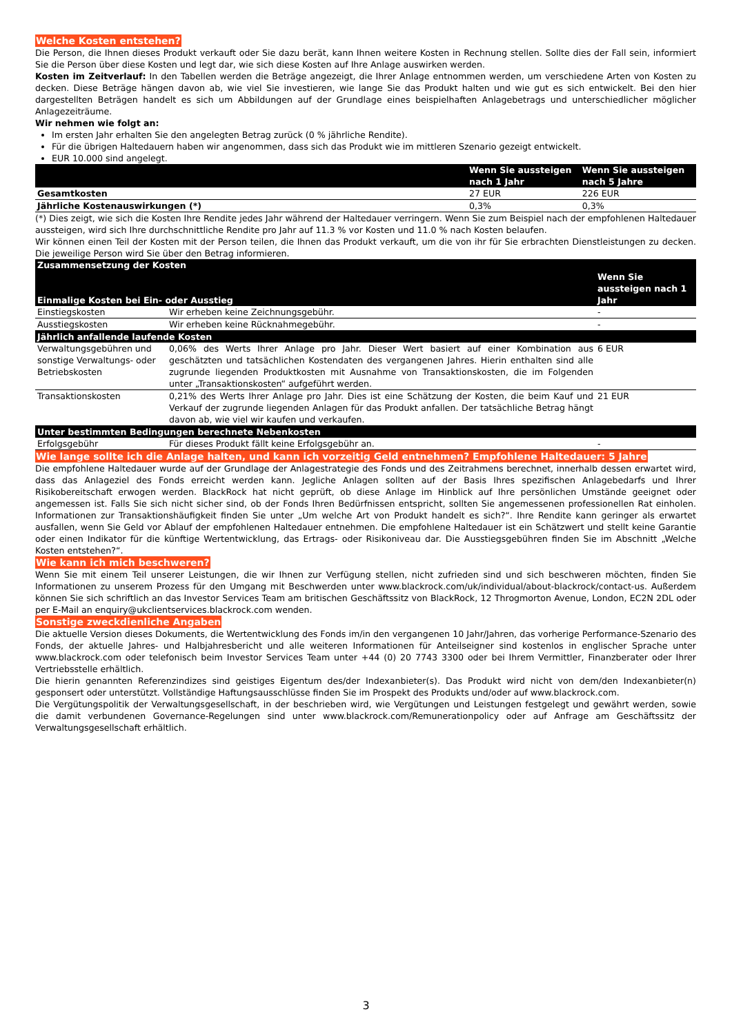Welche Kosten entstehen?
Die Person, die Ihnen dieses Produkt verkauft oder Sie dazu berät, kann Ihnen weitere Kosten in Rechnung stellen. Sollte dies der Fall sein, informiert Sie die Person über diese Kosten und legt dar, wie sich diese Kosten auf Ihre Anlage auswirken werden.
Kosten im Zeitverlauf: In den Tabellen werden die Beträge angezeigt, die Ihrer Anlage entnommen werden, um verschiedene Arten von Kosten zu decken. Diese Beträge hängen davon ab, wie viel Sie investieren, wie lange Sie das Produkt halten und wie gut es sich entwickelt. Bei den hier dargestellten Beträgen handelt es sich um Abbildungen auf der Grundlage eines beispielhaften Anlagebetrags und unterschiedlicher möglicher Anlagezeiträume.
Wir nehmen wie folgt an:
Im ersten Jahr erhalten Sie den angelegten Betrag zurück (0 % jährliche Rendite).
Für die übrigen Haltedauern haben wir angenommen, dass sich das Produkt wie im mittleren Szenario gezeigt entwickelt.
EUR 10.000 sind angelegt.
| | Wenn Sie aussteigen nach 1 Jahr | Wenn Sie aussteigen nach 5 Jahre |
| --- | --- | --- |
| Gesamtkosten | 27 EUR | 226 EUR |
| Jährliche Kostenauswirkungen (*) | 0,3% | 0,3% |
(*) Dies zeigt, wie sich die Kosten Ihre Rendite jedes Jahr während der Haltedauer verringern. Wenn Sie zum Beispiel nach der empfohlenen Haltedauer aussteigen, wird sich Ihre durchschnittliche Rendite pro Jahr auf 11.3 % vor Kosten und 11.0 % nach Kosten belaufen.
Wir können einen Teil der Kosten mit der Person teilen, die Ihnen das Produkt verkauft, um die von ihr für Sie erbrachten Dienstleistungen zu decken. Die jeweilige Person wird Sie über den Betrag informieren.
| Zusammensetzung der Kosten | | |
| --- | --- | --- |
| Einmalige Kosten bei Ein- oder Ausstieg | | Wenn Sie aussteigen nach 1 Jahr |
| Einstiegskosten | Wir erheben keine Zeichnungsgebühr. | - |
| Ausstiegskosten | Wir erheben keine Rücknahmegebühr. | - |
| Jährlich anfallende laufende Kosten | | |
| Verwaltungsgebühren und sonstige Verwaltungs- oder Betriebskosten | 0,06% des Werts Ihrer Anlage pro Jahr. Dieser Wert basiert auf einer Kombination aus geschätzten und tatsächlichen Kostendaten des vergangenen Jahres. Hierin enthalten sind alle zugrunde liegenden Produktkosten mit Ausnahme von Transaktionskosten, die im Folgenden unter „Transaktionskosten“ aufgeführt werden. | 6 EUR |
| Transaktionskosten | 0,21% des Werts Ihrer Anlage pro Jahr. Dies ist eine Schätzung der Kosten, die beim Kauf und Verkauf der zugrunde liegenden Anlagen für das Produkt anfallen. Der tatsächliche Betrag hängt davon ab, wie viel wir kaufen und verkaufen. | 21 EUR |
| Unter bestimmten Bedingungen berechnete Nebenkosten | | |
| Erfolgsgebühr | Für dieses Produkt fällt keine Erfolgsgebühr an. | - |
Wie lange sollte ich die Anlage halten, und kann ich vorzeitig Geld entnehmen? Empfohlene Haltedauer: 5 Jahre
Die empfohlene Haltedauer wurde auf der Grundlage der Anlagestrategie des Fonds und des Zeitrahmens berechnet, innerhalb dessen erwartet wird, dass das Anlageziel des Fonds erreicht werden kann. Jegliche Anlagen sollten auf der Basis Ihres spezifischen Anlagebedarfs und Ihrer Risikobereitschaft erwogen werden. BlackRock hat nicht geprüft, ob diese Anlage im Hinblick auf Ihre persönlichen Umstände geeignet oder angemessen ist. Falls Sie sich nicht sicher sind, ob der Fonds Ihren Bedürfnissen entspricht, sollten Sie angemessenen professionellen Rat einholen. Informationen zur Transaktionshäufigkeit finden Sie unter „Um welche Art von Produkt handelt es sich?“. Ihre Rendite kann geringer als erwartet ausfallen, wenn Sie Geld vor Ablauf der empfohlenen Haltedauer entnehmen. Die empfohlene Haltedauer ist ein Schätzwert und stellt keine Garantie oder einen Indikator für die künftige Wertentwicklung, das Ertrags- oder Risikoniveau dar. Die Ausstiegsgebühren finden Sie im Abschnitt „Welche Kosten entstehen?“.
Wie kann ich mich beschweren?
Wenn Sie mit einem Teil unserer Leistungen, die wir Ihnen zur Verfügung stellen, nicht zufrieden sind und sich beschweren möchten, finden Sie Informationen zu unserem Prozess für den Umgang mit Beschwerden unter www.blackrock.com/uk/individual/about-blackrock/contact-us. Außerdem können Sie sich schriftlich an das Investor Services Team am britischen Geschäftssitz von BlackRock, 12 Throgmorton Avenue, London, EC2N 2DL oder per E-Mail an enquiry@ukclientservices.blackrock.com wenden.
Sonstige zweckdienliche Angaben
Die aktuelle Version dieses Dokuments, die Wertentwicklung des Fonds im/in den vergangenen 10 Jahr/Jahren, das vorherige Performance-Szenario des Fonds, der aktuelle Jahres- und Halbjahresbericht und alle weiteren Informationen für Anteilseigner sind kostenlos in englischer Sprache unter www.blackrock.com oder telefonisch beim Investor Services Team unter +44 (0) 20 7743 3300 oder bei Ihrem Vermittler, Finanzberater oder Ihrer Vertriebsstelle erhältlich.
Die hierin genannten Referenzindizes sind geistiges Eigentum des/der Indexanbieter(s). Das Produkt wird nicht von dem/den Indexanbieter(n) gesponsert oder unterstützt. Vollständige Haftungsausschlüsse finden Sie im Prospekt des Produkts und/oder auf www.blackrock.com.
Die Vergütungspolitik der Verwaltungsgesellschaft, in der beschrieben wird, wie Vergütungen und Leistungen festgelegt und gewährt werden, sowie die damit verbundenen Governance-Regelungen sind unter www.blackrock.com/Remunerationpolicy oder auf Anfrage am Geschäftssitz der Verwaltungsgesellschaft erhältlich.
3